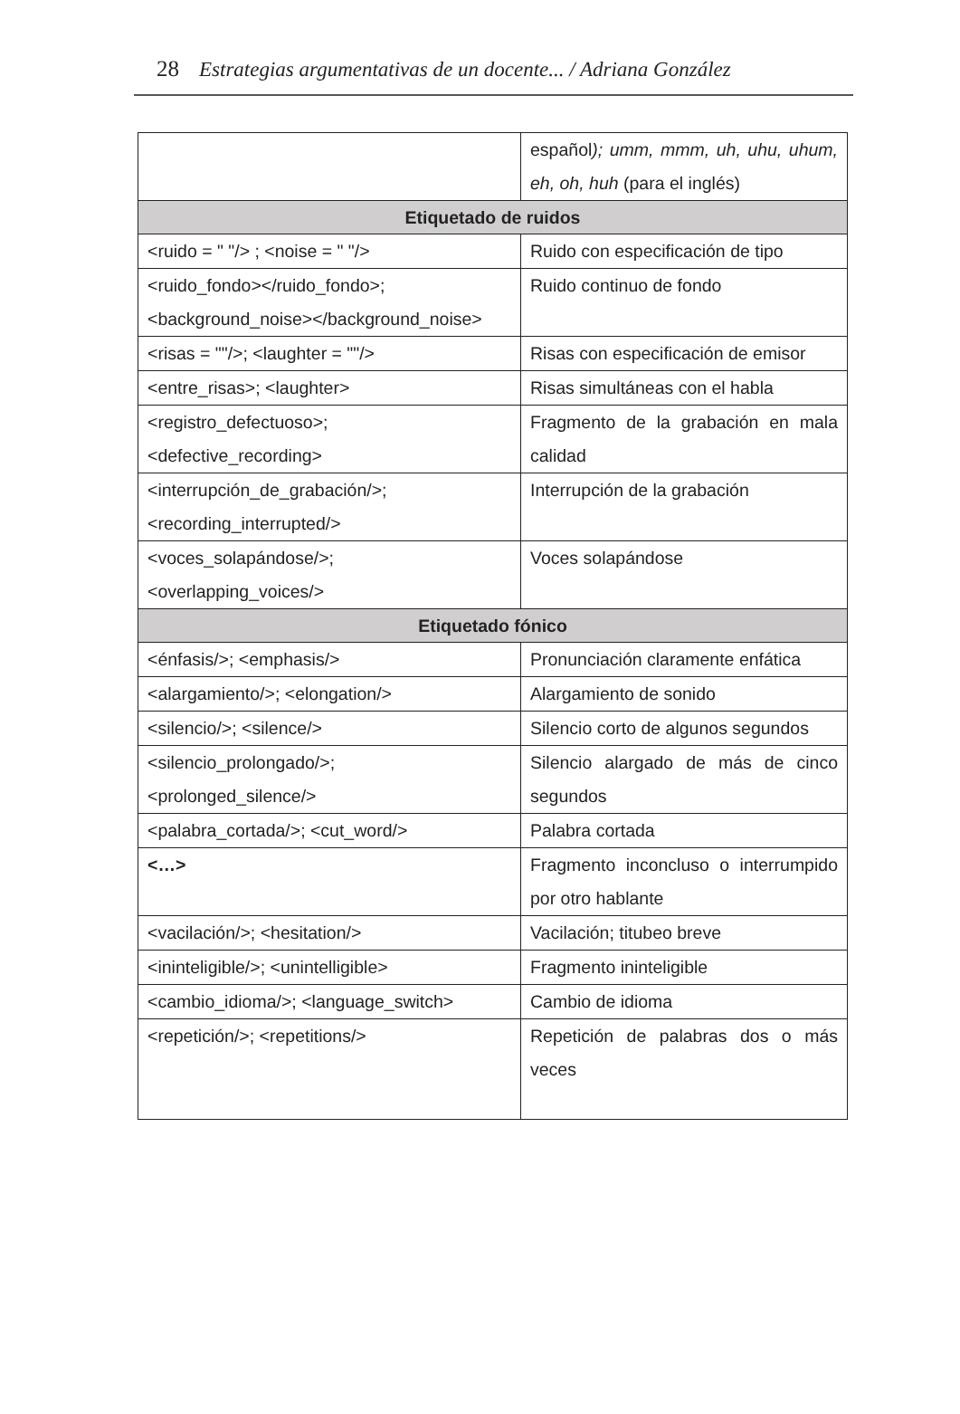28 Estrategias argumentativas de un docente... / Adriana González
| | español ); umm, mmm, uh, uhu, uhum, eh, oh, huh (para el inglés) |
| Etiquetado de ruidos | |
| <ruido = " "/> ; <noise = " "/> | Ruido con especificación de tipo |
| <ruido_fondo></ruido_fondo>; <background_noise></background_noise> | Ruido continuo de fondo |
| <risas = ""/>; <laughter = ""/> | Risas con especificación de emisor |
| <entre_risas>; <laughter> | Risas simultáneas con el habla |
| <registro_defectuoso>; <defective_recording> | Fragmento de la grabación en mala calidad |
| <interrupción_de_grabación/>; <recording_interrupted/> | Interrupción de la grabación |
| <voces_solapándose/>; <overlapping_voices/> | Voces solapándose |
| Etiquetado fónico | |
| <énfasis/>; <emphasis/> | Pronunciación claramente enfática |
| <alargamiento/>; <elongation/> | Alargamiento de sonido |
| <silencio/>; <silence/> | Silencio corto de algunos segundos |
| <silencio_prolongado/>; <prolonged_silence/> | Silencio alargado de más de cinco segundos |
| <palabra_cortada/>; <cut_word/> | Palabra cortada |
| <…> | Fragmento inconcluso o interrumpido por otro hablante |
| <vacilación/>; <hesitation/> | Vacilación; titubeo breve |
| <ininteligible/>; <unintelligible> | Fragmento ininteligible |
| <cambio_idioma/>; <language_switch> | Cambio de idioma |
| <repetición/>; <repetitions/> | Repetición de palabras dos o más veces |